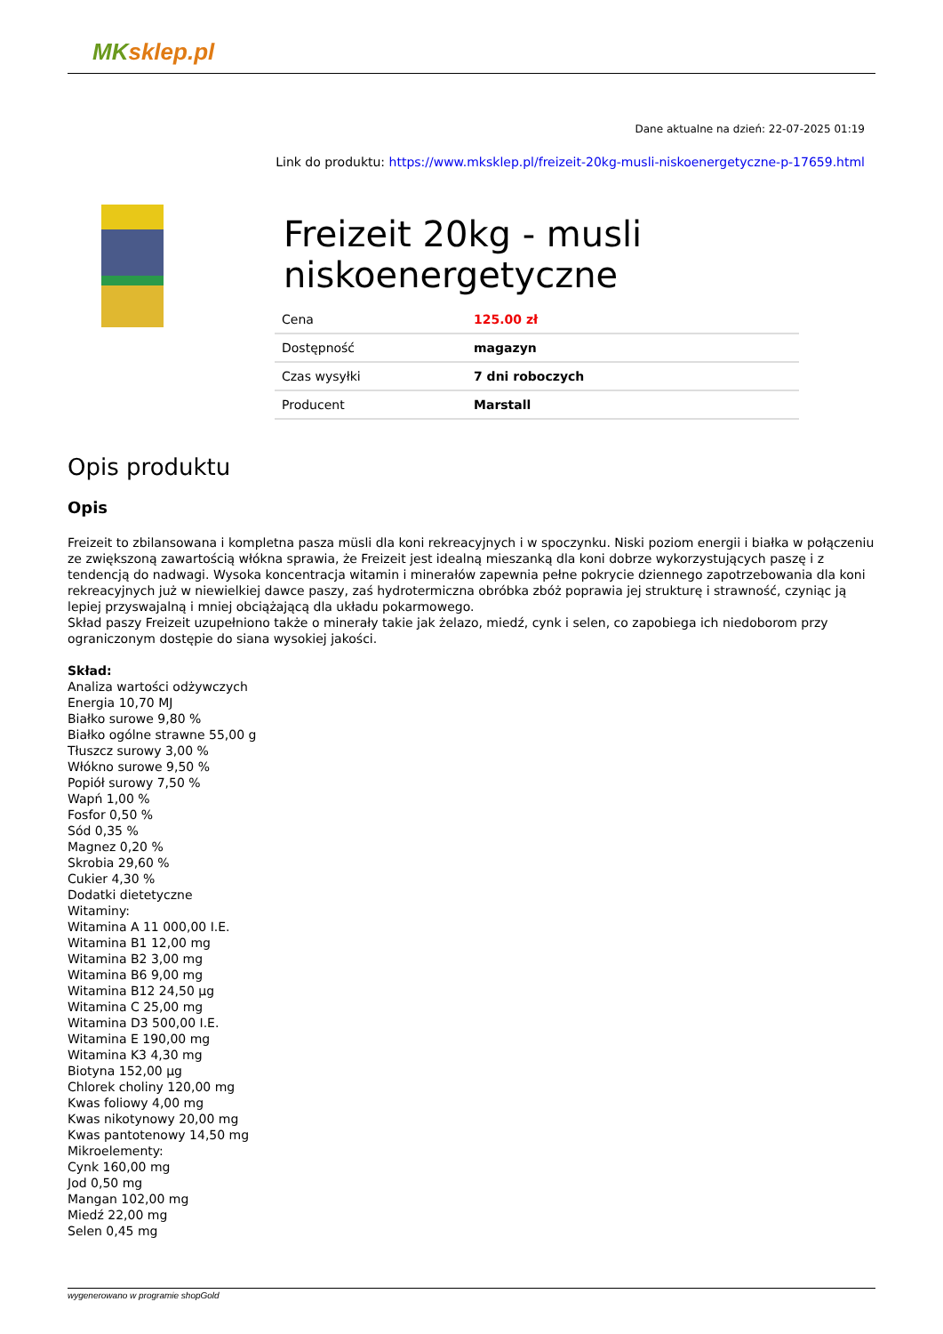MKsklep.pl
Dane aktualne na dzień: 22-07-2025 01:19
Link do produktu: https://www.mksklep.pl/freizeit-20kg-musli-niskoenergetyczne-p-17659.html
Freizeit 20kg - musli niskoenergetyczne
| Cena | 125.00 zł |
| Dostępność | magazyn |
| Czas wysyłki | 7 dni roboczych |
| Producent | Marstall |
Opis produktu
Opis
Freizeit to zbilansowana i kompletna pasza müsli dla koni rekreacyjnych i w spoczynku. Niski poziom energii i białka w połączeniu ze zwiększoną zawartością włókna sprawia, że Freizeit jest idealną mieszanką dla koni dobrze wykorzystujących paszę i z tendencją do nadwagi. Wysoka koncentracja witamin i minerałów zapewnia pełne pokrycie dziennego zapotrzebowania dla koni rekreacyjnych już w niewielkiej dawce paszy, zaś hydrotermiczna obróbka zbóż poprawia jej strukturę i strawność, czyniąc ją lepiej przyswajalną i mniej obciążającą dla układu pokarmowego.
Skład paszy Freizeit uzupełniono także o minerały takie jak żelazo, miedź, cynk i selen, co zapobiega ich niedoborom przy ograniczonym dostępie do siana wysokiej jakości.
Skład:
Analiza wartości odżywczych
Energia 10,70 MJ
Białko surowe 9,80 %
Białko ogólne strawne 55,00 g
Tłuszcz surowy 3,00 %
Włókno surowe 9,50 %
Popiół surowy 7,50 %
Wapń 1,00 %
Fosfor 0,50 %
Sód 0,35 %
Magnez 0,20 %
Skrobia 29,60 %
Cukier 4,30 %
Dodatki dietetyczne
Witaminy:
Witamina A 11 000,00 I.E.
Witamina B1 12,00 mg
Witamina B2 3,00 mg
Witamina B6 9,00 mg
Witamina B12 24,50 µg
Witamina C 25,00 mg
Witamina D3 500,00 I.E.
Witamina E 190,00 mg
Witamina K3 4,30 mg
Biotyna 152,00 µg
Chlorek choliny 120,00 mg
Kwas foliowy 4,00 mg
Kwas nikotynowy 20,00 mg
Kwas pantotenowy 14,50 mg
Mikroelementy:
Cynk 160,00 mg
Jod 0,50 mg
Mangan 102,00 mg
Miedź 22,00 mg
Selen 0,45 mg
wygenerowano w programie shopGold